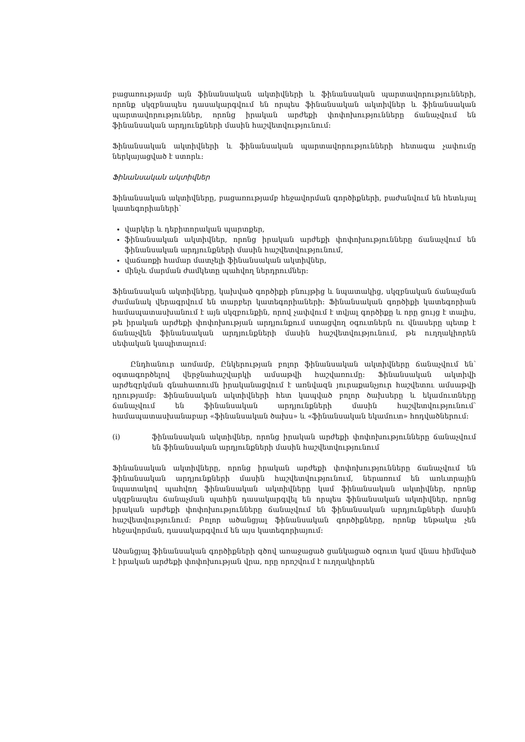բացառությամբ այն ֆինանսական ակտիվների և ֆինանսական պարտավորությունների, որոնք սկզբնապես դասակարգվում են որպես ֆինանսական ակտիվներ և ֆինանսական պարտավորություններ, որոնց իրական արժեքի փոփոխությունները ճանաչվում են ֆինանսական արդյունքների մասին հաշվետվությունում:
Ֆինանսական ակտիվների և ֆինանսական պարտավորությունների հետագա չափումը ներկայացված է ստորև:
Ֆինանսական ակտիվներ
Ֆինանսական ակտիվները, բացառությամբ հեջավորման գործիքների, բաժանվում են հետևյալ կատեգորիաների՝
վարկեր և դեբիտորական պարտքեր,
ֆինանսական ակտիվներ, որոնց իրական արժեքի փոփոխությունները ճանաչվում են ֆինանսական արդյունքների մասին հաշվետվությունում,
վաճառքի համար մատչելի ֆինանսական ակտիվներ,
մինչև մարման ժամկետը պահվող ներդրումներ:
Ֆինանսական ակտիվները, կախված գործիքի բնույթից և նպատակից, սկզբնական ճանաչման ժամանակ վերագրվում են տարբեր կատեգորիաների: Ֆինանսական գործիքի կատեգորիան համապատասխանում է այն սկզբունքին, որով չափվում է տվյալ գործիքը և որը ցույց է տալիս, թե իրական արժեքի փոփոխության արդյունքում ստացվող օգուտներն ու վնասերը պետք է ճանաչվեն ֆինանսական արդյունքների մասին հաշվետվությունում, թե ուղղակիորեն սեփական կապիտալում:
Ընդհանուր առմամբ, Ընկերության բոլոր ֆինանսական ակտիվները ճանաչվում են՝ օգտագործելով վերջնահաշվարկի ամսաթվի հաշվառումը: Ֆինանսական ակտիվի արժեզրկման գնահատումն իրականացվում է առնվազն յուրաքանչյուր հաշվետու ամսաթվի դրությամբ: Ֆինանսական ակտիվների հետ կապված բոլոր ծախսերը և եկամուտները ճանաչվում են ֆինանսական արդյունքների մասին հաշվետվությունում՝ համապատասխանաբար «ֆինանսական ծախս» և «ֆինանսական եկամուտ» հոդվածներում:
(i) ֆինանսական ակտիվներ, որոնց իրական արժեքի փոփոխությունները ճանաչվում են ֆինանսական արդյունքների մասին հաշվետվությունում
Ֆինանսական ակտիվները, որոնց իրական արժեքի փոփոխությունները ճանաչվում են ֆինանսական արդյունքների մասին հաշվետվությունում, ներառում են առևտրային նպատակով պահվող ֆինանսական ակտիվները կամ ֆինանսական ակտիվներ, որոնք սկզբնապես ճանաչման պահին դասակարգվել են որպես ֆինանսական ակտիվներ, որոնց իրական արժեքի փոփոխությունները ճանաչվում են ֆինանսական արդյունքների մասին հաշվետվությունում: Բոլոր ածանցյալ ֆինանսական գործիքները, որոնք ենթակա չեն հեջավորման, դասակարգվում են այս կատեգորիայում:
Ածանցյալ ֆինանսական գործիքների գծով առաջացած ցանկացած օգուտ կամ վնաս հիմնված է իրական արժեքի փոփոխության վրա, որը որոշվում է ուղղակիորեն